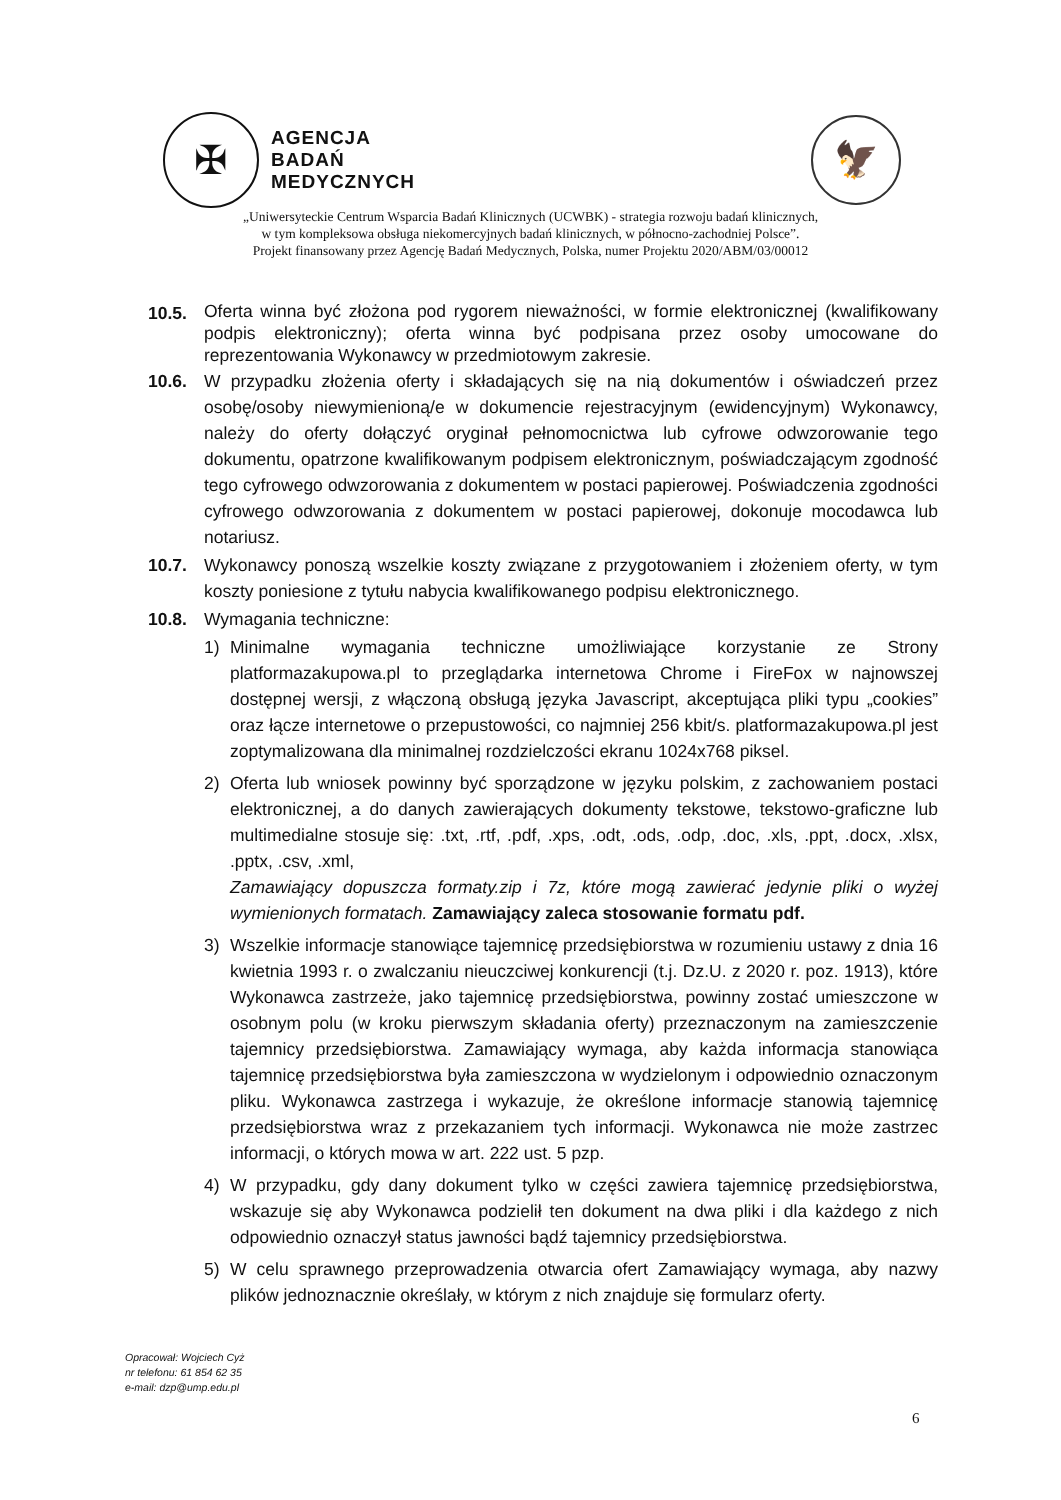✠
AGENCJA
BADAŃ
MEDYCZNYCH
🦅
„Uniwersyteckie Centrum Wsparcia Badań Klinicznych (UCWBK) - strategia rozwoju badań klinicznych,
w tym kompleksowa obsługa niekomercyjnych badań klinicznych, w północno-zachodniej Polsce”.
Projekt finansowany przez Agencję Badań Medycznych, Polska, numer Projektu 2020/ABM/03/00012
10.5.
Oferta winna być złożona pod rygorem nieważności, w formie elektronicznej (kwalifikowany podpis elektroniczny); oferta winna być podpisana przez osoby umocowane do reprezentowania Wykonawcy w przedmiotowym zakresie.
10.6. W przypadku złożenia oferty i składających się na nią dokumentów i oświadczeń przez osobę/osoby niewymienioną/e w dokumencie rejestracyjnym (ewidencyjnym) Wykonawcy, należy do oferty dołączyć oryginał pełnomocnictwa lub cyfrowe odwzorowanie tego dokumentu, opatrzone kwalifikowanym podpisem elektronicznym, poświadczającym zgodność tego cyfrowego odwzorowania z dokumentem w postaci papierowej. Poświadczenia zgodności cyfrowego odwzorowania z dokumentem w postaci papierowej, dokonuje mocodawca lub notariusz.
10.7. Wykonawcy ponoszą wszelkie koszty związane z przygotowaniem i złożeniem oferty, w tym koszty poniesione z tytułu nabycia kwalifikowanego podpisu elektronicznego.
10.8. Wymagania techniczne:
1) Minimalne wymagania techniczne umożliwiające korzystanie ze Strony platformazakupowa.pl to przeglądarka internetowa Chrome i FireFox w najnowszej dostępnej wersji, z włączoną obsługą języka Javascript, akceptująca pliki typu „cookies” oraz łącze internetowe o przepustowości, co najmniej 256 kbit/s. platformazakupowa.pl jest zoptymalizowana dla minimalnej rozdzielczości ekranu 1024x768 piksel.
2) Oferta lub wniosek powinny być sporządzone w języku polskim, z zachowaniem postaci elektronicznej, a do danych zawierających dokumenty tekstowe, tekstowo-graficzne lub multimedialne stosuje się: .txt, .rtf, .pdf, .xps, .odt, .ods, .odp, .doc, .xls, .ppt, .docx, .xlsx, .pptx, .csv, .xml,
Zamawiający dopuszcza formaty.zip i 7z, które mogą zawierać jedynie pliki o wyżej wymienionych formatach. Zamawiający zaleca stosowanie formatu pdf.
3) Wszelkie informacje stanowiące tajemnicę przedsiębiorstwa w rozumieniu ustawy z dnia 16 kwietnia 1993 r. o zwalczaniu nieuczciwej konkurencji (t.j. Dz.U. z 2020 r. poz. 1913), które Wykonawca zastrzeże, jako tajemnicę przedsiębiorstwa, powinny zostać umieszczone w osobnym polu (w kroku pierwszym składania oferty) przeznaczonym na zamieszczenie tajemnicy przedsiębiorstwa. Zamawiający wymaga, aby każda informacja stanowiąca tajemnicę przedsiębiorstwa była zamieszczona w wydzielonym i odpowiednio oznaczonym pliku. Wykonawca zastrzega i wykazuje, że określone informacje stanowią tajemnicę przedsiębiorstwa wraz z przekazaniem tych informacji. Wykonawca nie może zastrzec informacji, o których mowa w art. 222 ust. 5 pzp.
4) W przypadku, gdy dany dokument tylko w części zawiera tajemnicę przedsiębiorstwa, wskazuje się aby Wykonawca podzielił ten dokument na dwa pliki i dla każdego z nich odpowiednio oznaczył status jawności bądź tajemnicy przedsiębiorstwa.
5) W celu sprawnego przeprowadzenia otwarcia ofert Zamawiający wymaga, aby nazwy plików jednoznacznie określały, w którym z nich znajduje się formularz oferty.
Opracował: Wojciech Cyż
nr telefonu: 61 854 62 35
e-mail: dzp@ump.edu.pl
6